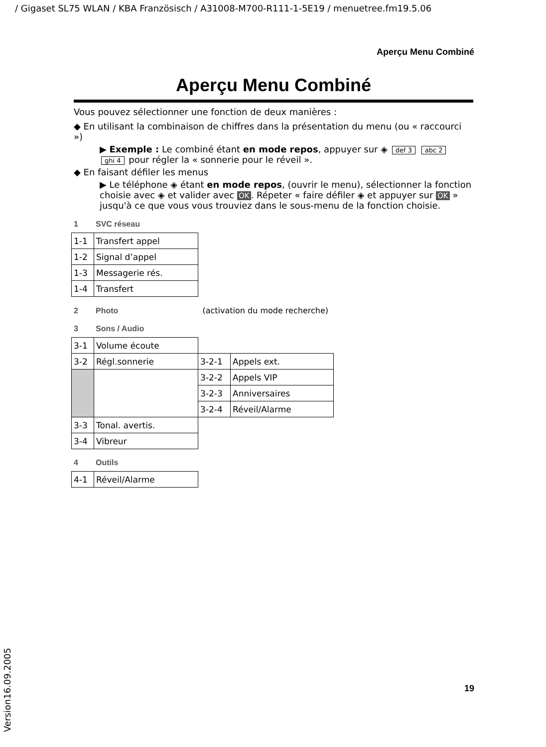/ Gigaset SL75 WLAN / KBA Französisch / A31008-M700-R111-1-5E19 / menuetree.fm19.5.06
Aperçu Menu Combiné
Aperçu Menu Combiné
Vous pouvez sélectionner une fonction de deux manières :
◆ En utilisant la combinaison de chiffres dans la présentation du menu (ou « raccourci »)
▶ Exemple : Le combiné étant en mode repos, appuyer sur ◈ def 3 abc 2 ghi 4 pour régler la « sonnerie pour le réveil ».
◆ En faisant défiler les menus
▶ Le téléphone ◈ étant en mode repos, (ouvrir le menu), sélectionner la fonction choisie avec ◈ et valider avec OK. Répeter « faire défiler ◈ et appuyer sur OK » jusqu'à ce que vous vous trouviez dans le sous-menu de la fonction choisie.
1 SVC réseau
| 1-1 | Transfert appel |
| 1-2 | Signal d’appel |
| 1-3 | Messagerie rés. |
| 1-4 | Transfert |
2 Photo (activation du mode recherche)
3 Sons / Audio
| 3-1 | Volume écoute | | |
| 3-2 | Régl.sonnerie | 3-2-1 | Appels ext. |
| | | 3-2-2 | Appels VIP |
| | | 3-2-3 | Anniversaires |
| | | 3-2-4 | Réveil/Alarme |
| 3-3 | Tonal. avertis. | | |
| 3-4 | Vibreur | | |
4 Outils
| 4-1 | Réveil/Alarme |
19
Version16.09.2005